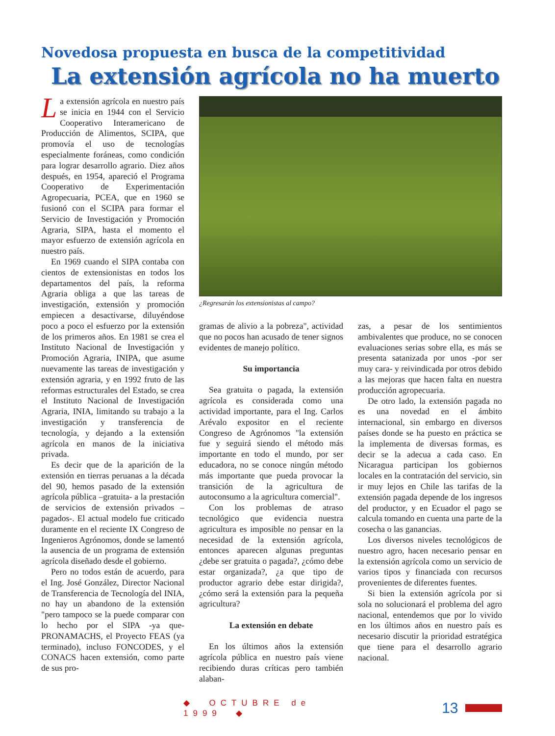Novedosa propuesta en busca de la competitividad
La extensión agrícola no ha muerto
La extensión agrícola en nuestro país se inicia en 1944 con el Servicio Cooperativo Interamericano de Producción de Alimentos, SCIPA, que promovía el uso de tecnologías especialmente foráneas, como condición para lograr desarrollo agrario. Diez años después, en 1954, apareció el Programa Cooperativo de Experimentación Agropecuaria, PCEA, que en 1960 se fusionó con el SCIPA para formar el Servicio de Investigación y Promoción Agraria, SIPA, hasta el momento el mayor esfuerzo de extensión agrícola en nuestro país.
En 1969 cuando el SIPA contaba con cientos de extensionistas en todos los departamentos del país, la reforma Agraria obliga a que las tareas de investigación, extensión y promoción empiecen a desactivarse, diluyéndose poco a poco el esfuerzo por la extensión de los primeros años. En 1981 se crea el Instituto Nacional de Investigación y Promoción Agraria, INIPA, que asume nuevamente las tareas de investigación y extensión agraria, y en 1992 fruto de las reformas estructurales del Estado, se crea el Instituto Nacional de Investigación Agraria, INIA, limitando su trabajo a la investigación y transferencia de tecnología, y dejando a la extensión agrícola en manos de la iniciativa privada.
Es decir que de la aparición de la extensión en tierras peruanas a la década del 90, hemos pasado de la extensión agrícola pública –gratuita- a la prestación de servicios de extensión privados –pagados-. El actual modelo fue criticado duramente en el reciente IX Congreso de Ingenieros Agrónomos, donde se lamentó la ausencia de un programa de extensión agrícola diseñado desde el gobierno.
Pero no todos están de acuerdo, para el Ing. José González, Director Nacional de Transferencia de Tecnología del INIA, no hay un abandono de la extensión "pero tampoco se la puede comparar con lo hecho por el SIPA -ya que- PRONAMACHS, el Proyecto FEAS (ya terminado), incluso FONCODES, y el CONACS hacen extensión, como parte de sus pro-
¿Regresarán los extensionistas al campo?
gramas de alivio a la pobreza", actividad que no pocos han acusado de tener signos evidentes de manejo político.
Su importancia
Sea gratuita o pagada, la extensión agrícola es considerada como una actividad importante, para el Ing. Carlos Arévalo expositor en el reciente Congreso de Agrónomos "la extensión fue y seguirá siendo el método más importante en todo el mundo, por ser educadora, no se conoce ningún método más importante que pueda provocar la transición de la agricultura de autoconsumo a la agricultura comercial".
Con los problemas de atraso tecnológico que evidencia nuestra agricultura es imposible no pensar en la necesidad de la extensión agrícola, entonces aparecen algunas preguntas ¿debe ser gratuita o pagada?, ¿cómo debe estar organizada?, ¿a que tipo de productor agrario debe estar dirigida?, ¿cómo será la extensión para la pequeña agricultura?
La extensión en debate
En los últimos años la extensión agrícola pública en nuestro país viene recibiendo duras críticas pero también alaban-
zas, a pesar de los sentimientos ambivalentes que produce, no se conocen evaluaciones serias sobre ella, es más se presenta satanizada por unos -por ser muy cara- y reivindicada por otros debido a las mejoras que hacen falta en nuestra producción agropecuaria.
De otro lado, la extensión pagada no es una novedad en el ámbito internacional, sin embargo en diversos países donde se ha puesto en práctica se la implementa de diversas formas, es decir se la adecua a cada caso. En Nicaragua participan los gobiernos locales en la contratación del servicio, sin ir muy lejos en Chile las tarifas de la extensión pagada depende de los ingresos del productor, y en Ecuador el pago se calcula tomando en cuenta una parte de la cosecha o las ganancias.
Los diversos niveles tecnológicos de nuestro agro, hacen necesario pensar en la extensión agrícola como un servicio de varios tipos y financiada con recursos provenientes de diferentes fuentes.
Si bien la extensión agrícola por si sola no solucionará el problema del agro nacional, entendemos que por lo vivido en los últimos años en nuestro país es necesario discutir la prioridad estratégica que tiene para el desarrollo agrario nacional.
◆ OCTUBRE de 1999 ◆ 13